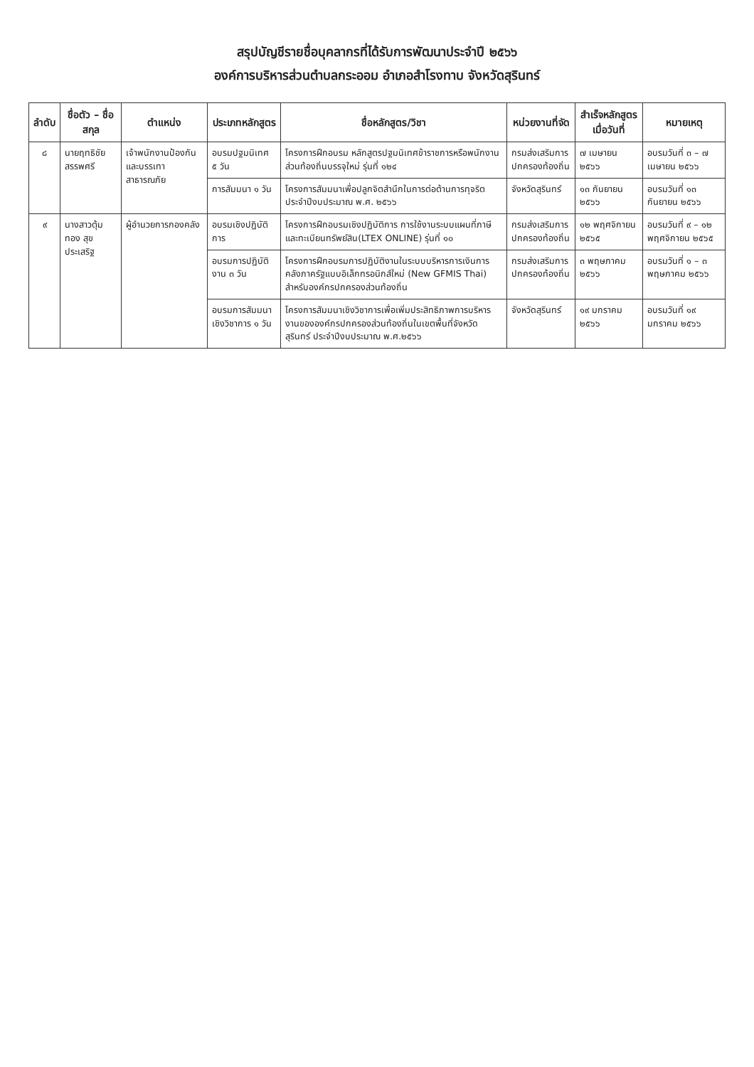สรุปบัญชีรายชื่อบุคลากรที่ได้รับการพัฒนาประจำปี ๒๕๖๖
องค์การบริหารส่วนตำบลกระออม อำเภอสำโรงทาบ จังหวัดสุรินทร์
| ลำดับ | ชื่อตัว – ชื่อสกุล | ตำแหน่ง | ประเภทหลักสูตร | ชื่อหลักสูตร/วิชา | หน่วยงานที่จัด | สำเร็จหลักสูตรเมื่อวันที่ | หมายเหตุ |
| --- | --- | --- | --- | --- | --- | --- | --- |
| ๘ | นายฤทธิชัย สรรพศรี | เจ้าพนักงานป้องกันและบรรเทาสาธารณภัย | อบรมปฐมนิเทศ ๕ วัน | โครงการฝึกอบรม หลักสูตรปฐมนิเทศข้าราชการหรือพนักงานส่วนท้องถิ่นบรรจุใหม่ รุ่นที่ ๑๒๔ | กรมส่งเสริมการปกครองท้องถิ่น | ๗ เมษายน ๒๕๖๖ | อบรมวันที่ ๓ – ๗ เมษายน ๒๕๖๖ |
| | | | การสัมมนา ๑ วัน | โครงการสัมมนาเพื่อปลูกจิตสำนึกในการต่อต้านการทุจริตประจำปีงบประมาณ พ.ศ. ๒๕๖๖ | จังหวัดสุรินทร์ | ๑๓ กันยายน ๒๕๖๖ | อบรมวันที่ ๑๓ กันยายน ๒๕๖๖ |
| ๙ | นางสาวตุ้มทอง สุขประเสริฐ | ผู้อำนวยการกองคลัง | อบรมเชิงปฏิบัติการ | โครงการฝึกอบรมเชิงปฏิบัติการ การใช้งานระบบแผนที่ภาษีและทะเบียนทรัพย์สิน(LTEX ONLINE) รุ่นที่ ๑๐ | กรมส่งเสริมการปกครองท้องถิ่น | ๑๒ พฤศจิกายน ๒๕๖๕ | อบรมวันที่ ๙ – ๑๒ พฤศจิกายน ๒๕๖๕ |
| | | | อบรมการปฏิบัติงาน ๓ วัน | โครงการฝึกอบรมการปฏิบัติงานในระบบบริหารการเงินการคลังภาครัฐแบบอิเล็กทรอนิกส์ใหม่ (New GFMIS Thai) สำหรับองค์กรปกครองส่วนท้องถิ่น | กรมส่งเสริมการปกครองท้องถิ่น | ๓ พฤษภาคม ๒๕๖๖ | อบรมวันที่ ๑ – ๓ พฤษภาคม ๒๕๖๖ |
| | | | อบรมการสัมมนาเชิงวิชาการ ๑ วัน | โครงการสัมมนาเชิงวิชาการเพื่อเพิ่มประสิทธิภาพการบริหารงานขององค์กรปกครองส่วนท้องถิ่นในเขตพื้นที่จังหวัดสุรินทร์ ประจำปีงบประมาณ พ.ศ.๒๕๖๖ | จังหวัดสุรินทร์ | ๑๙ มกราคม ๒๕๖๖ | อบรมวันที่ ๑๙ มกราคม ๒๕๖๖ |